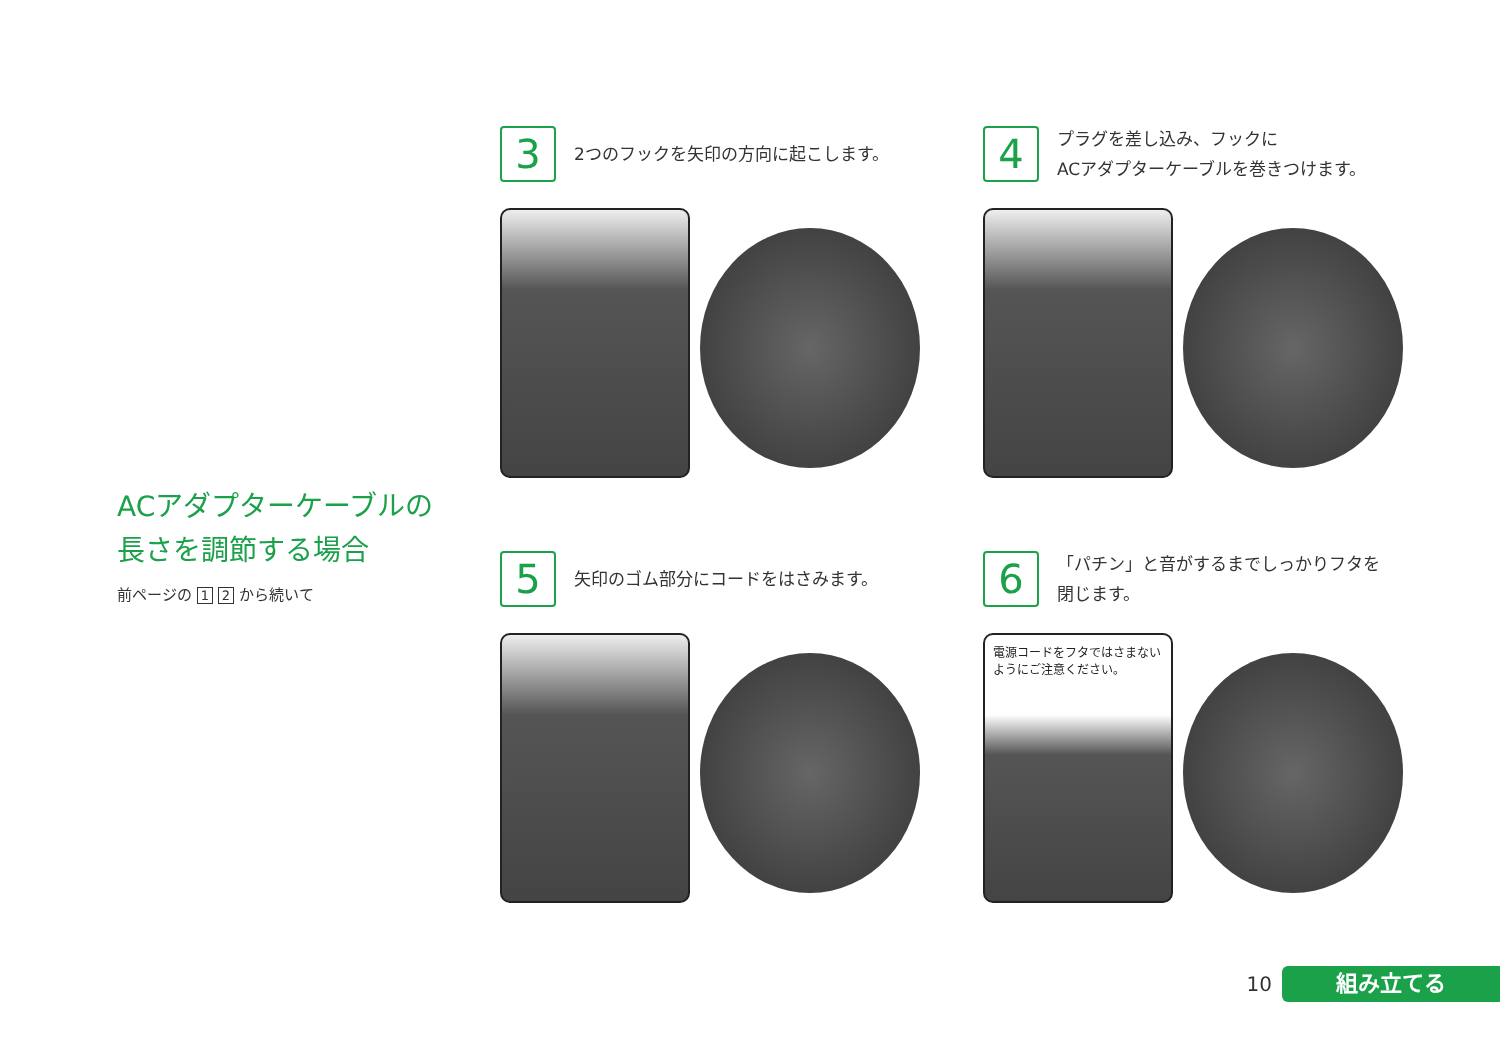ACアダプターケーブルの
長さを調節する場合
前ページの 1 2 から続いて
3
2つのフックを矢印の方向に起こします。
4
プラグを差し込み、フックに
ACアダプターケーブルを巻きつけます。
5
矢印のゴム部分にコードをはさみます。
6
「パチン」と音がするまでしっかりフタを
閉じます。
電源コードをフタではさまない
ようにご注意ください。
10
組み立てる